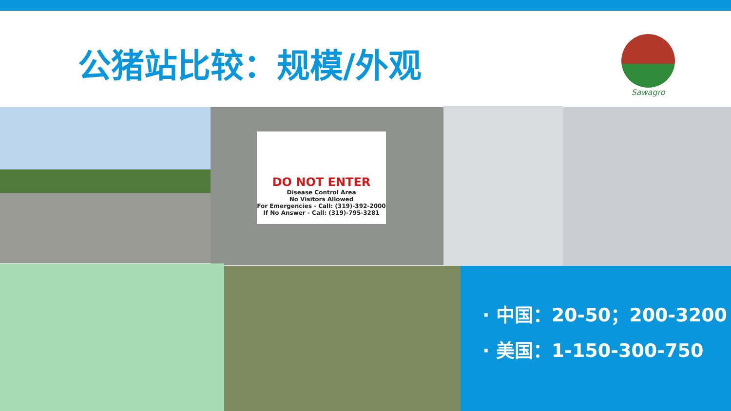公猪站比较：规模/外观
Sawagro
DO NOT ENTER
Disease Control Area
No Visitors Allowed
For Emergencies - Call: (319)-392-2000
If No Answer - Call: (319)-795-3281
· 中国：20-50；200-3200
· 美国：1-150-300-750